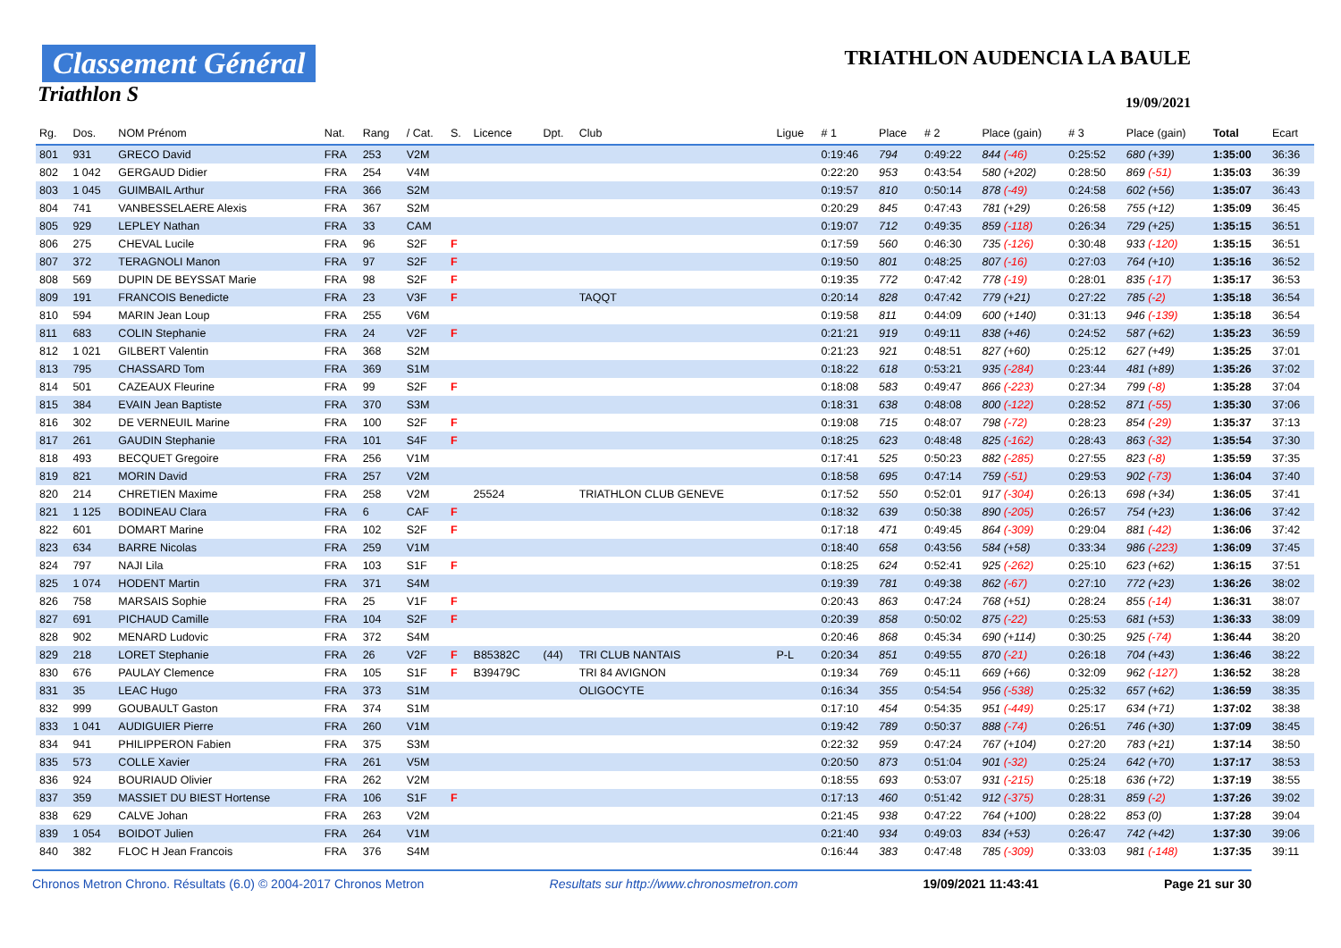Classement Général
Triathlon S
TRIATHLON AUDENCIA LA BAULE
19/09/2021
| Rg. | Dos. | NOM Prénom | Nat. | Rang | / Cat. | S. | Licence | Dpt. | Club | Ligue | # 1 | Place | # 2 | Place (gain) | # 3 | Place (gain) | Total | Ecart |
| --- | --- | --- | --- | --- | --- | --- | --- | --- | --- | --- | --- | --- | --- | --- | --- | --- | --- | --- |
| 801 | 931 | GRECO David | FRA | 253 | V2M | | | | | | 0:19:46 | 794 | 0:49:22 | 844 (-46) | 0:25:52 | 680 (+39) | 1:35:00 | 36:36 |
| 802 | 1 042 | GERGAUD Didier | FRA | 254 | V4M | | | | | | 0:22:20 | 953 | 0:43:54 | 580 (+202) | 0:28:50 | 869 (-51) | 1:35:03 | 36:39 |
| 803 | 1 045 | GUIMBAIL Arthur | FRA | 366 | S2M | | | | | | 0:19:57 | 810 | 0:50:14 | 878 (-49) | 0:24:58 | 602 (+56) | 1:35:07 | 36:43 |
| 804 | 741 | VANBESSELAERE Alexis | FRA | 367 | S2M | | | | | | 0:20:29 | 845 | 0:47:43 | 781 (+29) | 0:26:58 | 755 (+12) | 1:35:09 | 36:45 |
| 805 | 929 | LEPLEY Nathan | FRA | 33 | CAM | | | | | | 0:19:07 | 712 | 0:49:35 | 859 (-118) | 0:26:34 | 729 (+25) | 1:35:15 | 36:51 |
| 806 | 275 | CHEVAL Lucile | FRA | 96 | S2F | F | | | | | 0:17:59 | 560 | 0:46:30 | 735 (-126) | 0:30:48 | 933 (-120) | 1:35:15 | 36:51 |
| 807 | 372 | TERAGNOLI Manon | FRA | 97 | S2F | F | | | | | 0:19:50 | 801 | 0:48:25 | 807 (-16) | 0:27:03 | 764 (+10) | 1:35:16 | 36:52 |
| 808 | 569 | DUPIN DE BEYSSAT Marie | FRA | 98 | S2F | F | | | | | 0:19:35 | 772 | 0:47:42 | 778 (-19) | 0:28:01 | 835 (-17) | 1:35:17 | 36:53 |
| 809 | 191 | FRANCOIS Benedicte | FRA | 23 | V3F | F | | | TAQQT | | 0:20:14 | 828 | 0:47:42 | 779 (+21) | 0:27:22 | 785 (-2) | 1:35:18 | 36:54 |
| 810 | 594 | MARIN Jean Loup | FRA | 255 | V6M | | | | | | 0:19:58 | 811 | 0:44:09 | 600 (+140) | 0:31:13 | 946 (-139) | 1:35:18 | 36:54 |
| 811 | 683 | COLIN Stephanie | FRA | 24 | V2F | F | | | | | 0:21:21 | 919 | 0:49:11 | 838 (+46) | 0:24:52 | 587 (+62) | 1:35:23 | 36:59 |
| 812 | 1 021 | GILBERT Valentin | FRA | 368 | S2M | | | | | | 0:21:23 | 921 | 0:48:51 | 827 (+60) | 0:25:12 | 627 (+49) | 1:35:25 | 37:01 |
| 813 | 795 | CHASSARD Tom | FRA | 369 | S1M | | | | | | 0:18:22 | 618 | 0:53:21 | 935 (-284) | 0:23:44 | 481 (+89) | 1:35:26 | 37:02 |
| 814 | 501 | CAZEAUX Fleurine | FRA | 99 | S2F | F | | | | | 0:18:08 | 583 | 0:49:47 | 866 (-223) | 0:27:34 | 799 (-8) | 1:35:28 | 37:04 |
| 815 | 384 | EVAIN Jean Baptiste | FRA | 370 | S3M | | | | | | 0:18:31 | 638 | 0:48:08 | 800 (-122) | 0:28:52 | 871 (-55) | 1:35:30 | 37:06 |
| 816 | 302 | DE VERNEUIL Marine | FRA | 100 | S2F | F | | | | | 0:19:08 | 715 | 0:48:07 | 798 (-72) | 0:28:23 | 854 (-29) | 1:35:37 | 37:13 |
| 817 | 261 | GAUDIN Stephanie | FRA | 101 | S4F | F | | | | | 0:18:25 | 623 | 0:48:48 | 825 (-162) | 0:28:43 | 863 (-32) | 1:35:54 | 37:30 |
| 818 | 493 | BECQUET Gregoire | FRA | 256 | V1M | | | | | | 0:17:41 | 525 | 0:50:23 | 882 (-285) | 0:27:55 | 823 (-8) | 1:35:59 | 37:35 |
| 819 | 821 | MORIN David | FRA | 257 | V2M | | | | | | 0:18:58 | 695 | 0:47:14 | 759 (-51) | 0:29:53 | 902 (-73) | 1:36:04 | 37:40 |
| 820 | 214 | CHRETIEN Maxime | FRA | 258 | V2M | | 25524 | | TRIATHLON CLUB GENEVE | | 0:17:52 | 550 | 0:52:01 | 917 (-304) | 0:26:13 | 698 (+34) | 1:36:05 | 37:41 |
| 821 | 1 125 | BODINEAU Clara | FRA | 6 | CAF | F | | | | | 0:18:32 | 639 | 0:50:38 | 890 (-205) | 0:26:57 | 754 (+23) | 1:36:06 | 37:42 |
| 822 | 601 | DOMART Marine | FRA | 102 | S2F | F | | | | | 0:17:18 | 471 | 0:49:45 | 864 (-309) | 0:29:04 | 881 (-42) | 1:36:06 | 37:42 |
| 823 | 634 | BARRE Nicolas | FRA | 259 | V1M | | | | | | 0:18:40 | 658 | 0:43:56 | 584 (+58) | 0:33:34 | 986 (-223) | 1:36:09 | 37:45 |
| 824 | 797 | NAJI Lila | FRA | 103 | S1F | F | | | | | 0:18:25 | 624 | 0:52:41 | 925 (-262) | 0:25:10 | 623 (+62) | 1:36:15 | 37:51 |
| 825 | 1 074 | HODENT Martin | FRA | 371 | S4M | | | | | | 0:19:39 | 781 | 0:49:38 | 862 (-67) | 0:27:10 | 772 (+23) | 1:36:26 | 38:02 |
| 826 | 758 | MARSAIS Sophie | FRA | 25 | V1F | F | | | | | 0:20:43 | 863 | 0:47:24 | 768 (+51) | 0:28:24 | 855 (-14) | 1:36:31 | 38:07 |
| 827 | 691 | PICHAUD Camille | FRA | 104 | S2F | F | | | | | 0:20:39 | 858 | 0:50:02 | 875 (-22) | 0:25:53 | 681 (+53) | 1:36:33 | 38:09 |
| 828 | 902 | MENARD Ludovic | FRA | 372 | S4M | | | | | | 0:20:46 | 868 | 0:45:34 | 690 (+114) | 0:30:25 | 925 (-74) | 1:36:44 | 38:20 |
| 829 | 218 | LORET Stephanie | FRA | 26 | V2F | F | B85382C | (44) | TRI CLUB NANTAIS | P-L | 0:20:34 | 851 | 0:49:55 | 870 (-21) | 0:26:18 | 704 (+43) | 1:36:46 | 38:22 |
| 830 | 676 | PAULAY Clemence | FRA | 105 | S1F | F | B39479C | | TRI 84 AVIGNON | | 0:19:34 | 769 | 0:45:11 | 669 (+66) | 0:32:09 | 962 (-127) | 1:36:52 | 38:28 |
| 831 | 35 | LEAC Hugo | FRA | 373 | S1M | | | | OLIGOCYTE | | 0:16:34 | 355 | 0:54:54 | 956 (-538) | 0:25:32 | 657 (+62) | 1:36:59 | 38:35 |
| 832 | 999 | GOUBAULT Gaston | FRA | 374 | S1M | | | | | | 0:17:10 | 454 | 0:54:35 | 951 (-449) | 0:25:17 | 634 (+71) | 1:37:02 | 38:38 |
| 833 | 1 041 | AUDIGUIER Pierre | FRA | 260 | V1M | | | | | | 0:19:42 | 789 | 0:50:37 | 888 (-74) | 0:26:51 | 746 (+30) | 1:37:09 | 38:45 |
| 834 | 941 | PHILIPPERON Fabien | FRA | 375 | S3M | | | | | | 0:22:32 | 959 | 0:47:24 | 767 (+104) | 0:27:20 | 783 (+21) | 1:37:14 | 38:50 |
| 835 | 573 | COLLE Xavier | FRA | 261 | V5M | | | | | | 0:20:50 | 873 | 0:51:04 | 901 (-32) | 0:25:24 | 642 (+70) | 1:37:17 | 38:53 |
| 836 | 924 | BOURIAUD Olivier | FRA | 262 | V2M | | | | | | 0:18:55 | 693 | 0:53:07 | 931 (-215) | 0:25:18 | 636 (+72) | 1:37:19 | 38:55 |
| 837 | 359 | MASSIET DU BIEST Hortense | FRA | 106 | S1F | F | | | | | 0:17:13 | 460 | 0:51:42 | 912 (-375) | 0:28:31 | 859 (-2) | 1:37:26 | 39:02 |
| 838 | 629 | CALVE Johan | FRA | 263 | V2M | | | | | | 0:21:45 | 938 | 0:47:22 | 764 (+100) | 0:28:22 | 853 (0) | 1:37:28 | 39:04 |
| 839 | 1 054 | BOIDOT Julien | FRA | 264 | V1M | | | | | | 0:21:40 | 934 | 0:49:03 | 834 (+53) | 0:26:47 | 742 (+42) | 1:37:30 | 39:06 |
| 840 | 382 | FLOC H Jean Francois | FRA | 376 | S4M | | | | | | 0:16:44 | 383 | 0:47:48 | 785 (-309) | 0:33:03 | 981 (-148) | 1:37:35 | 39:11 |
Chronos Metron Chrono. Résultats (6.0) © 2004-2017 Chronos Metron Resultats sur http://www.chronosmetron.com 19/09/2021 11:43:41 Page 21 sur 30